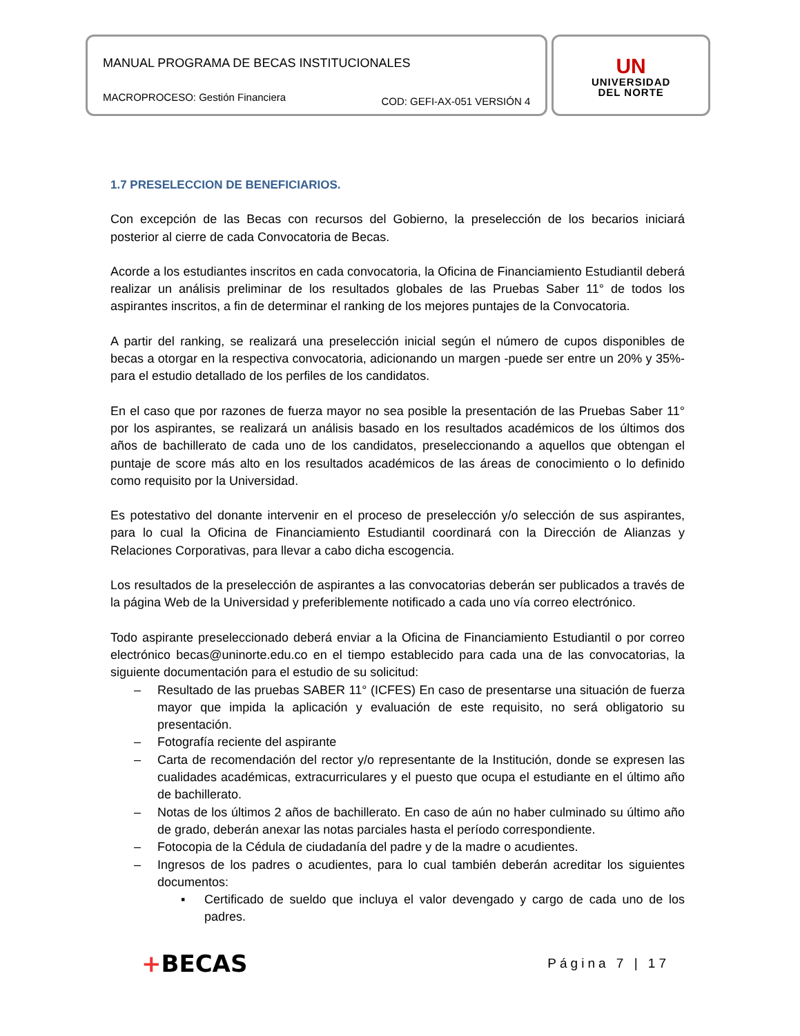MANUAL PROGRAMA DE BECAS INSTITUCIONALES
MACROPROCESO: Gestión Financiera COD: GEFI-AX-051 VERSIÓN 4
UN
UNIVERSIDAD
DEL NORTE
1.7 PRESELECCION DE BENEFICIARIOS.
Con excepción de las Becas con recursos del Gobierno, la preselección de los becarios iniciará posterior al cierre de cada Convocatoria de Becas.
Acorde a los estudiantes inscritos en cada convocatoria, la Oficina de Financiamiento Estudiantil deberá realizar un análisis preliminar de los resultados globales de las Pruebas Saber 11° de todos los aspirantes inscritos, a fin de determinar el ranking de los mejores puntajes de la Convocatoria.
A partir del ranking, se realizará una preselección inicial según el número de cupos disponibles de becas a otorgar en la respectiva convocatoria, adicionando un margen -puede ser entre un 20% y 35%- para el estudio detallado de los perfiles de los candidatos.
En el caso que por razones de fuerza mayor no sea posible la presentación de las Pruebas Saber 11° por los aspirantes, se realizará un análisis basado en los resultados académicos de los últimos dos años de bachillerato de cada uno de los candidatos, preseleccionando a aquellos que obtengan el puntaje de score más alto en los resultados académicos de las áreas de conocimiento o lo definido como requisito por la Universidad.
Es potestativo del donante intervenir en el proceso de preselección y/o selección de sus aspirantes, para lo cual la Oficina de Financiamiento Estudiantil coordinará con la Dirección de Alianzas y Relaciones Corporativas, para llevar a cabo dicha escogencia.
Los resultados de la preselección de aspirantes a las convocatorias deberán ser publicados a través de la página Web de la Universidad y preferiblemente notificado a cada uno vía correo electrónico.
Todo aspirante preseleccionado deberá enviar a la Oficina de Financiamiento Estudiantil o por correo electrónico becas@uninorte.edu.co en el tiempo establecido para cada una de las convocatorias, la siguiente documentación para el estudio de su solicitud:
– Resultado de las pruebas SABER 11° (ICFES) En caso de presentarse una situación de fuerza mayor que impida la aplicación y evaluación de este requisito, no será obligatorio su presentación.
– Fotografía reciente del aspirante
– Carta de recomendación del rector y/o representante de la Institución, donde se expresen las cualidades académicas, extracurriculares y el puesto que ocupa el estudiante en el último año de bachillerato.
– Notas de los últimos 2 años de bachillerato. En caso de aún no haber culminado su último año de grado, deberán anexar las notas parciales hasta el período correspondiente.
– Fotocopia de la Cédula de ciudadanía del padre y de la madre o acudientes.
– Ingresos de los padres o acudientes, para lo cual también deberán acreditar los siguientes documentos:
▪ Certificado de sueldo que incluya el valor devengado y cargo de cada uno de los padres.
+BECAS Página 7 | 17